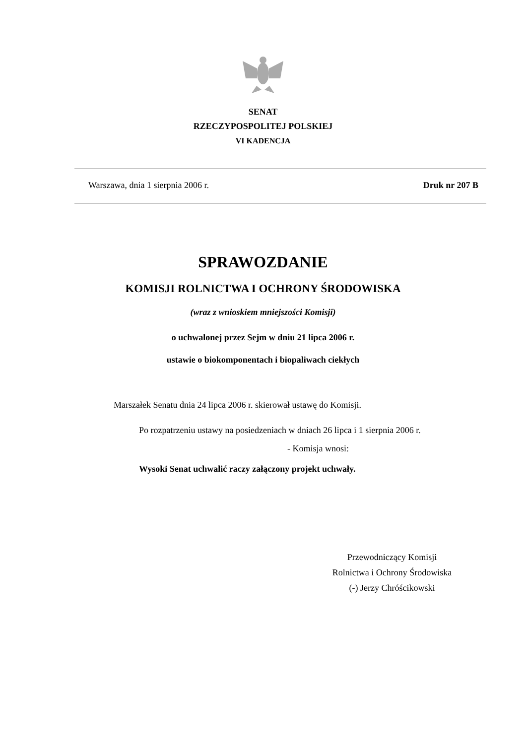SENAT
RZECZYPOSPOLITEJ POLSKIEJ
VI KADENCJA
Warszawa, dnia 1 sierpnia 2006 r. Druk nr 207 B
SPRAWOZDANIE
KOMISJI ROLNICTWA I OCHRONY ŚRODOWISKA
(wraz z wnioskiem mniejszości Komisji)
o uchwalonej przez Sejm w dniu 21 lipca 2006 r.
ustawie o biokomponentach i biopaliwach ciekłych
Marszałek Senatu dnia 24 lipca 2006 r. skierował ustawę do Komisji.
Po rozpatrzeniu ustawy na posiedzeniach w dniach 26 lipca i 1 sierpnia 2006 r.
- Komisja wnosi:
Wysoki Senat uchwalić raczy załączony projekt uchwały.
Przewodniczący Komisji
Rolnictwa i Ochrony Środowiska
(-) Jerzy Chróścikowski